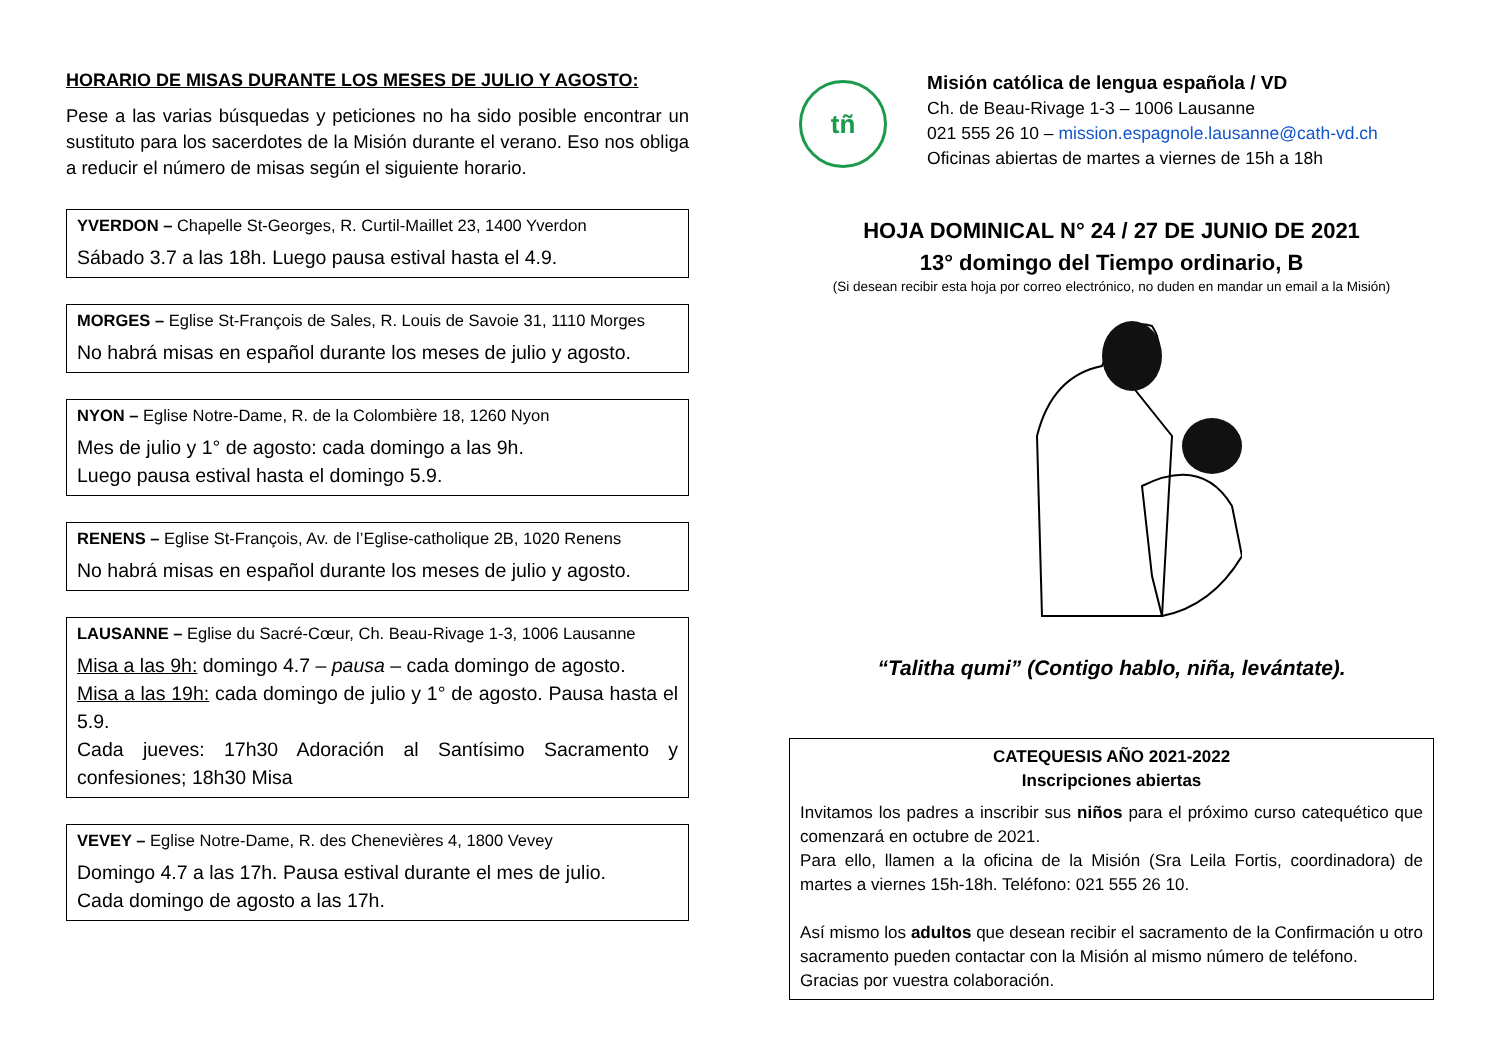HORARIO DE MISAS DURANTE LOS MESES DE JULIO Y AGOSTO:
Pese a las varias búsquedas y peticiones no ha sido posible encontrar un sustituto para los sacerdotes de la Misión durante el verano. Eso nos obliga a reducir el número de misas según el siguiente horario.
YVERDON – Chapelle St-Georges, R. Curtil-Maillet 23, 1400 Yverdon
Sábado 3.7 a las 18h. Luego pausa estival hasta el 4.9.
MORGES – Eglise St-François de Sales, R. Louis de Savoie 31, 1110 Morges
No habrá misas en español durante los meses de julio y agosto.
NYON – Eglise Notre-Dame, R. de la Colombière 18, 1260 Nyon
Mes de julio y 1° de agosto: cada domingo a las 9h.
Luego pausa estival hasta el domingo 5.9.
RENENS – Eglise St-François, Av. de l’Eglise-catholique 2B, 1020 Renens
No habrá misas en español durante los meses de julio y agosto.
LAUSANNE – Eglise du Sacré-Cœur, Ch. Beau-Rivage 1-3, 1006 Lausanne
Misa a las 9h: domingo 4.7 – pausa – cada domingo de agosto.
Misa a las 19h: cada domingo de julio y 1° de agosto. Pausa hasta el 5.9.
Cada jueves: 17h30 Adoración al Santísimo Sacramento y confesiones; 18h30 Misa
VEVEY – Eglise Notre-Dame, R. des Chenevières 4, 1800 Vevey
Domingo 4.7 a las 17h. Pausa estival durante el mes de julio.
Cada domingo de agosto a las 17h.
tñ
Misión católica de lengua española / VD
Ch. de Beau-Rivage 1-3 – 1006 Lausanne
021 555 26 10 – mission.espagnole.lausanne@cath-vd.ch
Oficinas abiertas de martes a viernes de 15h a 18h
HOJA DOMINICAL N° 24 / 27 DE JUNIO DE 2021
13° domingo del Tiempo ordinario, B
(Si desean recibir esta hoja por correo electrónico, no duden en mandar un email a la Misión)
“Talitha qumi” (Contigo hablo, niña, levántate).
CATEQUESIS AÑO 2021-2022
Inscripciones abiertas
Invitamos los padres a inscribir sus niños para el próximo curso catequético que comenzará en octubre de 2021.
Para ello, llamen a la oficina de la Misión (Sra Leila Fortis, coordinadora) de martes a viernes 15h-18h. Teléfono: 021 555 26 10.
Así mismo los adultos que desean recibir el sacramento de la Confirmación u otro sacramento pueden contactar con la Misión al mismo número de teléfono.
Gracias por vuestra colaboración.